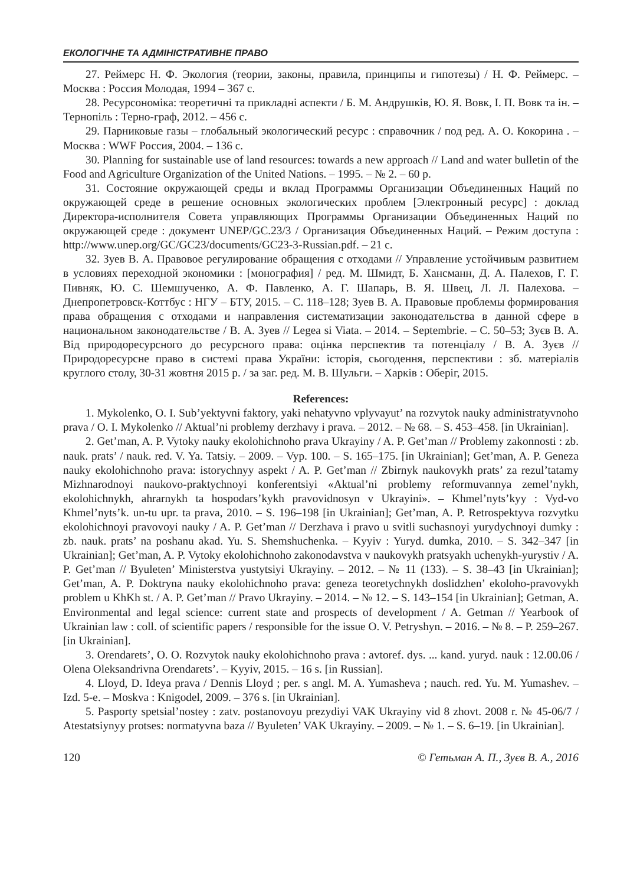ЕКОЛОГІЧНЕ ТА АДМІНІСТРАТИВНЕ ПРАВО
27. Реймерс Н. Ф. Экология (теории, законы, правила, принципы и гипотезы) / Н. Ф. Реймерс. – Москва : Россия Молодая, 1994 – 367 с.
28. Ресурсономіка: теоретичні та прикладні аспекти / Б. М. Андрушків, Ю. Я. Вовк, І. П. Вовк та ін. – Тернопіль : Терно-граф, 2012. – 456 с.
29. Парниковые газы – глобальный экологический ресурс : справочник / под ред. А. О. Кокорина . – Москва : WWF Россия, 2004. – 136 с.
30. Planning for sustainable use of land resources: towards a new approach // Land and water bulletin of the Food and Agriculture Organization of the United Nations. – 1995. – № 2. – 60 p.
31. Состояние окружающей среды и вклад Программы Организации Объединенных Наций по окружающей среде в решение основных экологических проблем [Электронный ресурс] : доклад Директора-исполнителя Совета управляющих Программы Организации Объединенных Наций по окружающей среде : документ UNEP/GC.23/3 / Организация Объединенных Наций. – Режим доступа : http://www.unep.org/GC/GC23/documents/GC23-3-Russian.pdf. – 21 с.
32. Зуев В. А. Правовое регулирование обращения с отходами // Управление устойчивым развитием в условиях переходной экономики : [монография] / ред. М. Шмидт, Б. Хансманн, Д. А. Палехов, Г. Г. Пивняк, Ю. С. Шемшученко, А. Ф. Павленко, А. Г. Шапарь, В. Я. Швец, Л. Л. Палехова. – Днепропетровск-Коттбус : НГУ – БТУ, 2015. – С. 118–128; Зуев В. А. Правовые проблемы формирования права обращения с отходами и направления систематизации законодательства в данной сфере в национальном законодательстве / В. А. Зуев // Legea si Viata. – 2014. – Septembrie. – С. 50–53; Зуєв В. А. Від природоресурсного до ресурсного права: оцінка перспектив та потенціалу / В. А. Зуєв // Природоресурсне право в системі права України: історія, сьогодення, перспективи : зб. матеріалів круглого столу, 30-31 жовтня 2015 р. / за заг. ред. М. В. Шульги. – Харків : Оберіг, 2015.
References:
1. Mykolenko, O. I. Sub’yektyvni faktory, yaki nehatyvno vplyvayut’ na rozvytok nauky administratyvnoho prava / O. I. Mykolenko // Aktual’ni problemy derzhavy i prava. – 2012. – № 68. – S. 453–458. [in Ukrainian].
2. Get’man, A. P. Vytoky nauky ekolohichnoho prava Ukrayiny / A. P. Get’man // Problemy zakonnosti : zb. nauk. prats’ / nauk. red. V. Ya. Tatsiy. – 2009. – Vyp. 100. – S. 165–175. [in Ukrainian]; Get’man, A. P. Geneza nauky ekolohichnoho prava: istorychnyy aspekt / A. P. Get’man // Zbirnyk naukovykh prats’ za rezul’tatamy Mizhnarodnoyi naukovo-praktychnoyi konferentsiyi «Aktual’ni problemy reformuvannya zemel’nykh, ekolohichnykh, ahrarnykh ta hospodars’kykh pravovidnosyn v Ukrayini». – Khmel’nyts’kyy : Vyd-vo Khmel’nyts’k. un-tu upr. ta prava, 2010. – S. 196–198 [in Ukrainian]; Get’man, A. P. Retrospektyva rozvytku ekolohichnoyi pravovoyi nauky / A. P. Get’man // Derzhava i pravo u svitli suchasnoyi yurydychnoyi dumky : zb. nauk. prats’ na poshanu akad. Yu. S. Shemshuchenka. – Kyyiv : Yuryd. dumka, 2010. – S. 342–347 [in Ukrainian]; Get’man, A. P. Vytoky ekolohichnoho zakonodavstva v naukovykh pratsyakh uchenykh-yurystiv / A. P. Get’man // Byuleten’ Ministerstva yustytsiyi Ukrayiny. – 2012. – № 11 (133). – S. 38–43 [in Ukrainian]; Get’man, A. P. Doktryna nauky ekolohichnoho prava: geneza teoretychnykh doslidzhen’ ekoloho-pravovykh problem u KhKh st. / A. P. Get’man // Pravo Ukrayiny. – 2014. – № 12. – S. 143–154 [in Ukrainian]; Getman, A. Environmental and legal science: current state and prospects of development / A. Getman // Yearbook of Ukrainian law : coll. of scientific papers / responsible for the issue O. V. Petryshyn. – 2016. – № 8. – P. 259–267. [in Ukrainian].
3. Orendarets’, O. O. Rozvytok nauky ekolohichnoho prava : avtoref. dys. ... kand. yuryd. nauk : 12.00.06 / Olena Oleksandrivna Orendarets’. – Kyyiv, 2015. – 16 s. [in Russian].
4. Lloyd, D. Ideya prava / Dennis Lloyd ; per. s angl. M. A. Yumasheva ; nauch. red. Yu. M. Yumashev. – Izd. 5-e. – Moskva : Knigodel, 2009. – 376 s. [in Ukrainian].
5. Pasporty spetsial’nostey : zatv. postanovoyu prezydiyi VAK Ukrayiny vid 8 zhovt. 2008 r. № 45-06/7 / Atestatsiynyy protses: normatyvna baza // Byuleten’ VAK Ukrayiny. – 2009. – № 1. – S. 6–19. [in Ukrainian].
120 © Гетьман А. П., Зуєв В. А., 2016